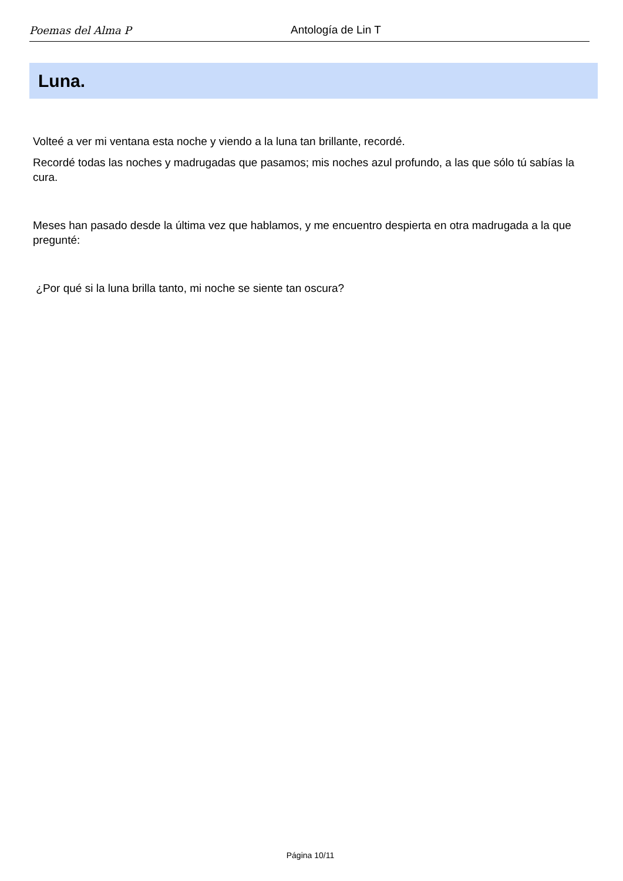Poemas del Alma P
Antología de Lin T
Luna.
Volteé a ver mi ventana esta noche y viendo a la luna tan brillante, recordé.
Recordé todas las noches y madrugadas que pasamos; mis noches azul profundo, a las que sólo tú sabías la cura.
Meses han pasado desde la última vez que hablamos, y me encuentro despierta en otra madrugada a la que pregunté:
¿Por qué si la luna brilla tanto, mi noche se siente tan oscura?
Página 10/11